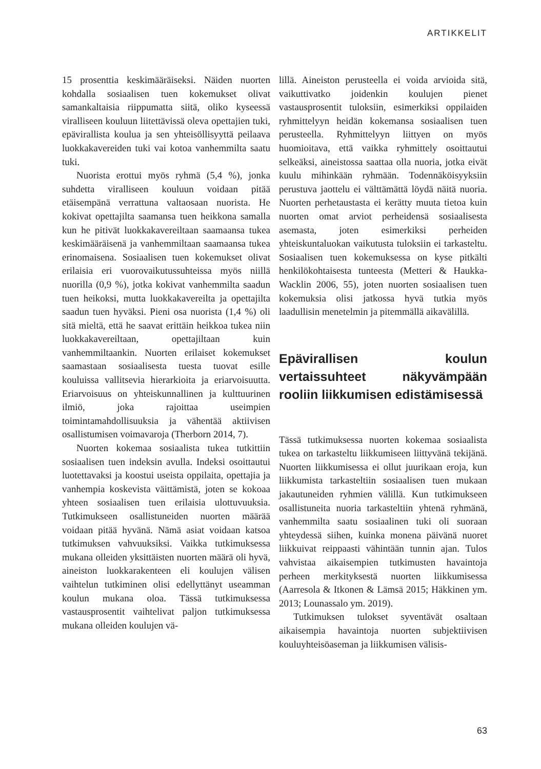ARTIKKELIT
15 prosenttia keskimääräiseksi. Näiden nuorten kohdalla sosiaalisen tuen kokemukset olivat samankaltaisia riippumatta siitä, oliko kyseessä viralliseen kouluun liitettävissä oleva opettajien tuki, epävirallista koulua ja sen yhteisöllisyyttä peilaava luokkakavereiden tuki vai kotoa vanhemmilta saatu tuki.
Nuorista erottui myös ryhmä (5,4 %), jonka suhdetta viralliseen kouluun voidaan pitää etäisempänä verrattuna valtaosaan nuorista. He kokivat opettajilta saamansa tuen heikkona samalla kun he pitivät luokkakavereiltaan saamaansa tukea keskimääräisenä ja vanhemmiltaan saamaansa tukea erinomaisena. Sosiaalisen tuen kokemukset olivat erilaisia eri vuorovaikutussuhteissa myös niillä nuorilla (0,9 %), jotka kokivat vanhemmilta saadun tuen heikoksi, mutta luokkakavereilta ja opettajilta saadun tuen hyväksi. Pieni osa nuorista (1,4 %) oli sitä mieltä, että he saavat erittäin heikkoa tukea niin luokkakavereiltaan, opettajiltaan kuin vanhemmiltaankin. Nuorten erilaiset kokemukset saamastaan sosiaalisesta tuesta tuovat esille kouluissa vallitsevia hierarkioita ja eriarvoisuutta. Eriarvoisuus on yhteiskunnallinen ja kulttuurinen ilmiö, joka rajoittaa useimpien toimintamahdollisuuksia ja vähentää aktiivisen osallistumisen voimavaroja (Therborn 2014, 7).
Nuorten kokemaa sosiaalista tukea tutkittiin sosiaalisen tuen indeksin avulla. Indeksi osoittautui luotettavaksi ja koostui useista oppilaita, opettajia ja vanhempia koskevista väittämistä, joten se kokoaa yhteen sosiaalisen tuen erilaisia ulottuvuuksia. Tutkimukseen osallistuneiden nuorten määrää voidaan pitää hyvänä. Nämä asiat voidaan katsoa tutkimuksen vahvuuksiksi. Vaikka tutkimuksessa mukana olleiden yksittäisten nuorten määrä oli hyvä, aineiston luokkarakenteen eli koulujen välisen vaihtelun tutkiminen olisi edellyttänyt useamman koulun mukana oloa. Tässä tutkimuksessa vastausprosentit vaihtelivat paljon tutkimuksessa mukana olleiden koulujen vä-
lillä. Aineiston perusteella ei voida arvioida sitä, vaikuttivatko joidenkin koulujen pienet vastausprosentit tuloksiin, esimerkiksi oppilaiden ryhmittelyyn heidän kokemansa sosiaalisen tuen perusteella. Ryhmittelyyn liittyen on myös huomioitava, että vaikka ryhmittely osoittautui selkeäksi, aineistossa saattaa olla nuoria, jotka eivät kuulu mihinkään ryhmään. Todennäköisyyksiin perustuva jaottelu ei välttämättä löydä näitä nuoria. Nuorten perhetaustasta ei kerätty muuta tietoa kuin nuorten omat arviot perheidensä sosiaalisesta asemasta, joten esimerkiksi perheiden yhteiskuntaluokan vaikutusta tuloksiin ei tarkasteltu. Sosiaalisen tuen kokemuksessa on kyse pitkälti henkilökohtaisesta tunteesta (Metteri & Haukka-Wacklin 2006, 55), joten nuorten sosiaalisen tuen kokemuksia olisi jatkossa hyvä tutkia myös laadullisin menetelmin ja pitemmällä aikavälillä.
Epävirallisen koulun vertaissuhteet näkyvämpään rooliin liikkumisen edistämisessä
Tässä tutkimuksessa nuorten kokemaa sosiaalista tukea on tarkasteltu liikkumiseen liittyvänä tekijänä. Nuorten liikkumisessa ei ollut juurikaan eroja, kun liikkumista tarkasteltiin sosiaalisen tuen mukaan jakautuneiden ryhmien välillä. Kun tutkimukseen osallistuneita nuoria tarkasteltiin yhtenä ryhmänä, vanhemmilta saatu sosiaalinen tuki oli suoraan yhteydessä siihen, kuinka monena päivänä nuoret liikkuivat reippaasti vähintään tunnin ajan. Tulos vahvistaa aikaisempien tutkimusten havaintoja perheen merkityksestä nuorten liikkumisessa (Aarresola & Itkonen & Lämsä 2015; Häkkinen ym. 2013; Lounassalo ym. 2019).
Tutkimuksen tulokset syventävät osaltaan aikaisempia havaintoja nuorten subjektiivisen kouluyhteisöaseman ja liikkumisen välisis-
63